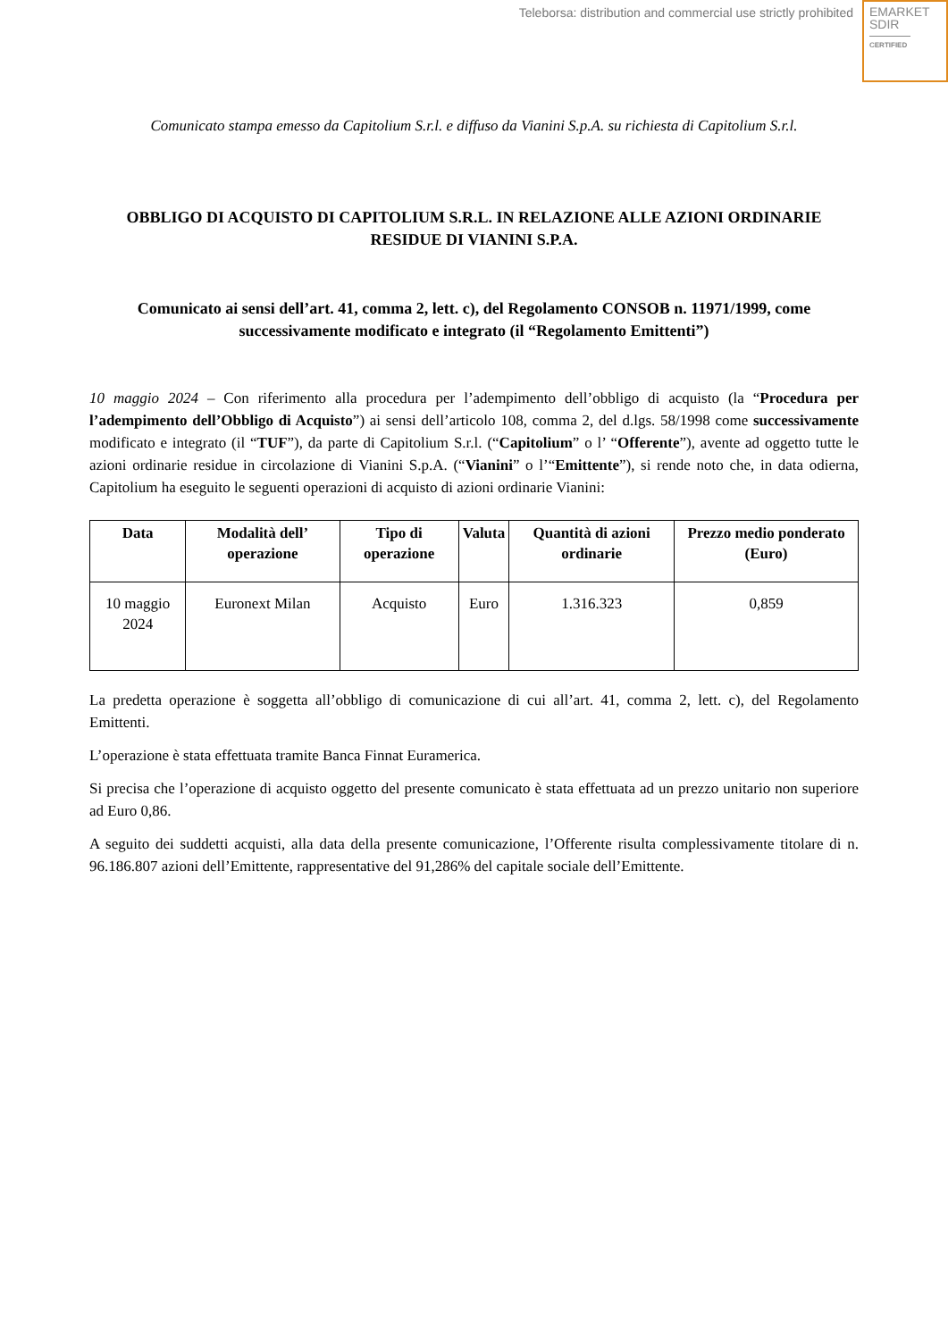Teleborsa: distribution and commercial use strictly prohibited
EMARKET
SDIR
CERTIFIED
Comunicato stampa emesso da Capitolium S.r.l. e diffuso da Vianini S.p.A. su richiesta di Capitolium S.r.l.
OBBLIGO DI ACQUISTO DI CAPITOLIUM S.R.L. IN RELAZIONE ALLE AZIONI ORDINARIE RESIDUE DI VIANINI S.P.A.
Comunicato ai sensi dell’art. 41, comma 2, lett. c), del Regolamento CONSOB n. 11971/1999, come successivamente modificato e integrato (il “Regolamento Emittenti”)
10 maggio 2024 – Con riferimento alla procedura per l’adempimento dell’obbligo di acquisto (la “Procedura per l’adempimento dell’Obbligo di Acquisto”) ai sensi dell’articolo 108, comma 2, del d.lgs. 58/1998 come successivamente modificato e integrato (il “TUF”), da parte di Capitolium S.r.l. (“Capitolium” o l’ “Offerente”), avente ad oggetto tutte le azioni ordinarie residue in circolazione di Vianini S.p.A. (“Vianini” o l’“Emittente”), si rende noto che, in data odierna, Capitolium ha eseguito le seguenti operazioni di acquisto di azioni ordinarie Vianini:
| Data | Modalità dell’ operazione | Tipo di operazione | Valuta | Quantità di azioni ordinarie | Prezzo medio ponderato (Euro) |
| --- | --- | --- | --- | --- | --- |
| 10 maggio 2024 | Euronext Milan | Acquisto | Euro | 1.316.323 | 0,859 |
La predetta operazione è soggetta all’obbligo di comunicazione di cui all’art. 41, comma 2, lett. c), del Regolamento Emittenti.
L’operazione è stata effettuata tramite Banca Finnat Euramerica.
Si precisa che l’operazione di acquisto oggetto del presente comunicato è stata effettuata ad un prezzo unitario non superiore ad Euro 0,86.
A seguito dei suddetti acquisti, alla data della presente comunicazione, l’Offerente risulta complessivamente titolare di n. 96.186.807 azioni dell’Emittente, rappresentative del 91,286% del capitale sociale dell’Emittente.